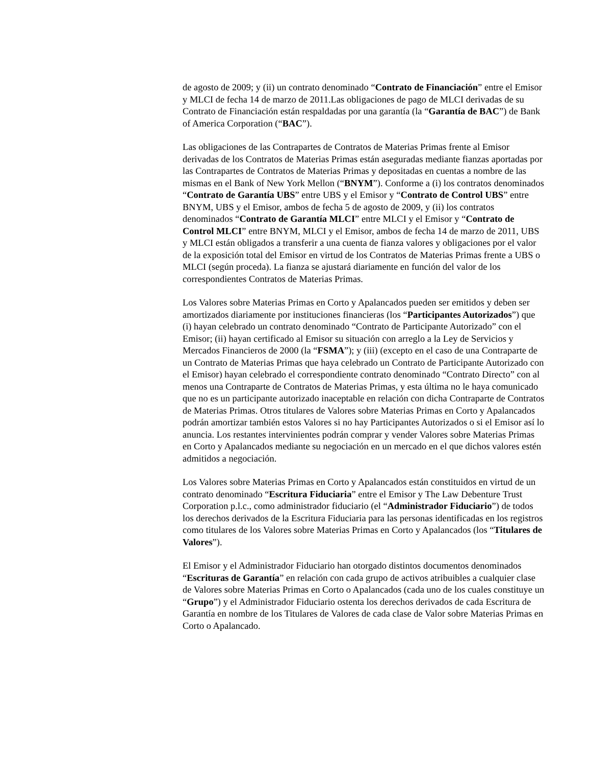de agosto de 2009; y (ii) un contrato denominado “Contrato de Financiación” entre el Emisor y MLCI de fecha 14 de marzo de 2011.Las obligaciones de pago de MLCI derivadas de su Contrato de Financiación están respaldadas por una garantía (la “Garantía de BAC”) de Bank of America Corporation (“BAC”).
Las obligaciones de las Contrapartes de Contratos de Materias Primas frente al Emisor derivadas de los Contratos de Materias Primas están aseguradas mediante fianzas aportadas por las Contrapartes de Contratos de Materias Primas y depositadas en cuentas a nombre de las mismas en el Bank of New York Mellon (“BNYM”). Conforme a (i) los contratos denominados “Contrato de Garantía UBS” entre UBS y el Emisor y “Contrato de Control UBS” entre BNYM, UBS y el Emisor, ambos de fecha 5 de agosto de 2009, y (ii) los contratos denominados “Contrato de Garantía MLCI” entre MLCI y el Emisor y “Contrato de Control MLCI” entre BNYM, MLCI y el Emisor, ambos de fecha 14 de marzo de 2011, UBS y MLCI están obligados a transferir a una cuenta de fianza valores y obligaciones por el valor de la exposición total del Emisor en virtud de los Contratos de Materias Primas frente a UBS o MLCI (según proceda). La fianza se ajustará diariamente en función del valor de los correspondientes Contratos de Materias Primas.
Los Valores sobre Materias Primas en Corto y Apalancados pueden ser emitidos y deben ser amortizados diariamente por instituciones financieras (los “Participantes Autorizados”) que (i) hayan celebrado un contrato denominado “Contrato de Participante Autorizado” con el Emisor; (ii) hayan certificado al Emisor su situación con arreglo a la Ley de Servicios y Mercados Financieros de 2000 (la “FSMA”); y (iii) (excepto en el caso de una Contraparte de un Contrato de Materias Primas que haya celebrado un Contrato de Participante Autorizado con el Emisor) hayan celebrado el correspondiente contrato denominado “Contrato Directo” con al menos una Contraparte de Contratos de Materias Primas, y esta última no le haya comunicado que no es un participante autorizado inaceptable en relación con dicha Contraparte de Contratos de Materias Primas. Otros titulares de Valores sobre Materias Primas en Corto y Apalancados podrán amortizar también estos Valores si no hay Participantes Autorizados o si el Emisor así lo anuncia. Los restantes intervinientes podrán comprar y vender Valores sobre Materias Primas en Corto y Apalancados mediante su negociación en un mercado en el que dichos valores estén admitidos a negociación.
Los Valores sobre Materias Primas en Corto y Apalancados están constituidos en virtud de un contrato denominado “Escritura Fiduciaria” entre el Emisor y The Law Debenture Trust Corporation p.l.c., como administrador fiduciario (el “Administrador Fiduciario”) de todos los derechos derivados de la Escritura Fiduciaria para las personas identificadas en los registros como titulares de los Valores sobre Materias Primas en Corto y Apalancados (los “Titulares de Valores”).
El Emisor y el Administrador Fiduciario han otorgado distintos documentos denominados “Escrituras de Garantía” en relación con cada grupo de activos atribuibles a cualquier clase de Valores sobre Materias Primas en Corto o Apalancados (cada uno de los cuales constituye un “Grupo”) y el Administrador Fiduciario ostenta los derechos derivados de cada Escritura de Garantía en nombre de los Titulares de Valores de cada clase de Valor sobre Materias Primas en Corto o Apalancado.